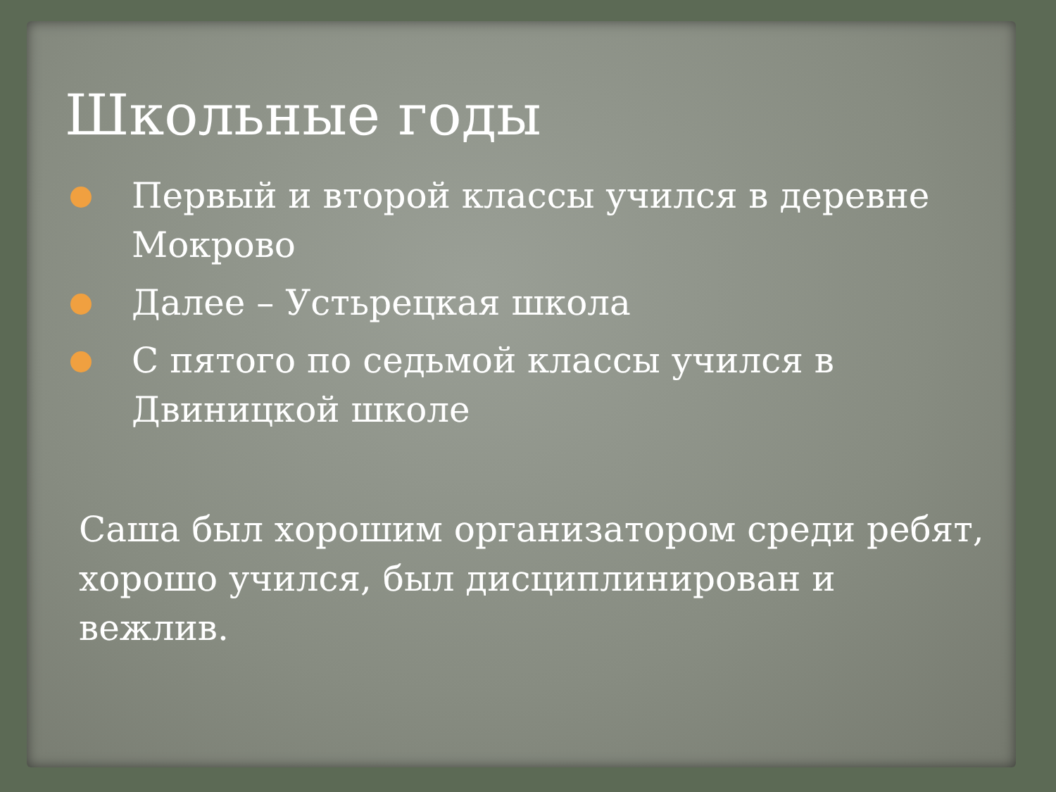Школьные годы
Первый и второй классы учился в деревне Мокрово
Далее – Устьрецкая школа
С пятого по седьмой классы учился в Двиницкой школе
Саша был хорошим организатором среди ребят, хорошо учился, был дисциплинирован и вежлив.